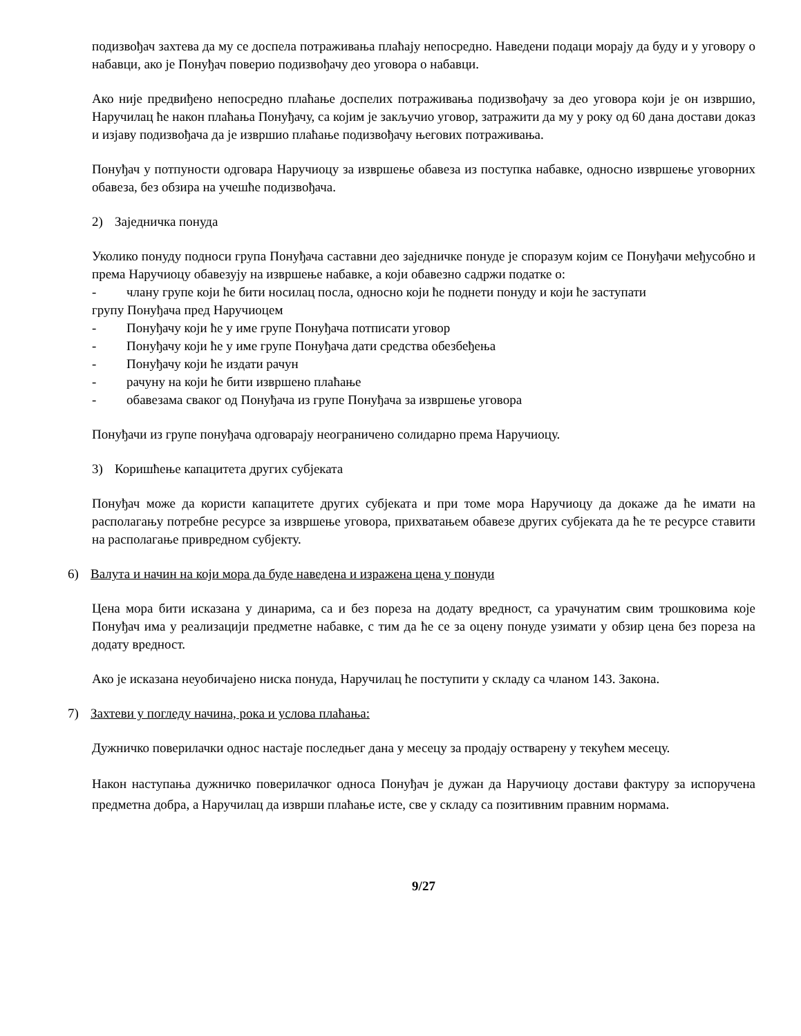подизвођач захтева да му се доспела потраживања плаћају непосредно. Наведени подаци морају да буду и у уговору о набавци, ако је Понуђач поверио подизвођачу део уговора о набавци.
Ако није предвиђено непосредно плаћање доспелих потраживања подизвођачу за део уговора који је он извршио, Наручилац ће након плаћања Понуђачу, са којим је закључио уговор, затражити да му у року од 60 дана достави доказ и изјаву подизвођача да је извршио плаћање подизвођачу његових потраживања.
Понуђач у потпуности одговара Наручиоцу за извршење обавеза из поступка набавке, односно извршење уговорних обавеза, без обзира на учешће подизвођача.
2) Заједничка понуда
Уколико понуду подноси група Понуђача саставни део заједничке понуде је споразум којим се Понуђачи међусобно и према Наручиоцу обавезују на извршење набавке, а који обавезно садржи податке о:
- члану групе који ће бити носилац посла, односно који ће поднети понуду и који ће заступати
групу Понуђача пред Наручиоцем
- Понуђачу који ће у име групе Понуђача потписати уговор
- Понуђачу који ће у име групе Понуђача дати средства обезбеђења
- Понуђачу који ће издати рачун
- рачуну на који ће бити извршено плаћање
- обавезама сваког од Понуђача из групе Понуђача за извршење уговора
Понуђачи из групе понуђача одговарају неограничено солидарно према Наручиоцу.
3) Коришћење капацитета других субјеката
Понуђач може да користи капацитете других субјеката и при томе мора Наручиоцу да докаже да ће имати на располагању потребне ресурсе за извршење уговора, прихватањем обавезе других субјеката да ће те ресурсе ставити на располагање привредном субјекту.
6) Валута и начин на који мора да буде наведена и изражена цена у понуди
Цена мора бити исказана у динарима, са и без пореза на додату вредност, са урачунатим свим трошковима које Понуђач има у реализацији предметне набавке, с тим да ће се за оцену понуде узимати у обзир цена без пореза на додату вредност.
Ако је исказана неуобичајено ниска понуда, Наручилац ће поступити у складу са чланом 143. Закона.
7) Захтеви у погледу начина, рока и услова плаћања:
Дужничко поверилачки однос настаје последњег дана у месецу за продају остварену у текућем месецу.
Након наступања дужничко поверилачког односа Понуђач је дужан да Наручиоцу достави фактуру за испоручена предметна добра, а Наручилац да изврши плаћање исте, све у складу са позитивним правним нормама.
9/27